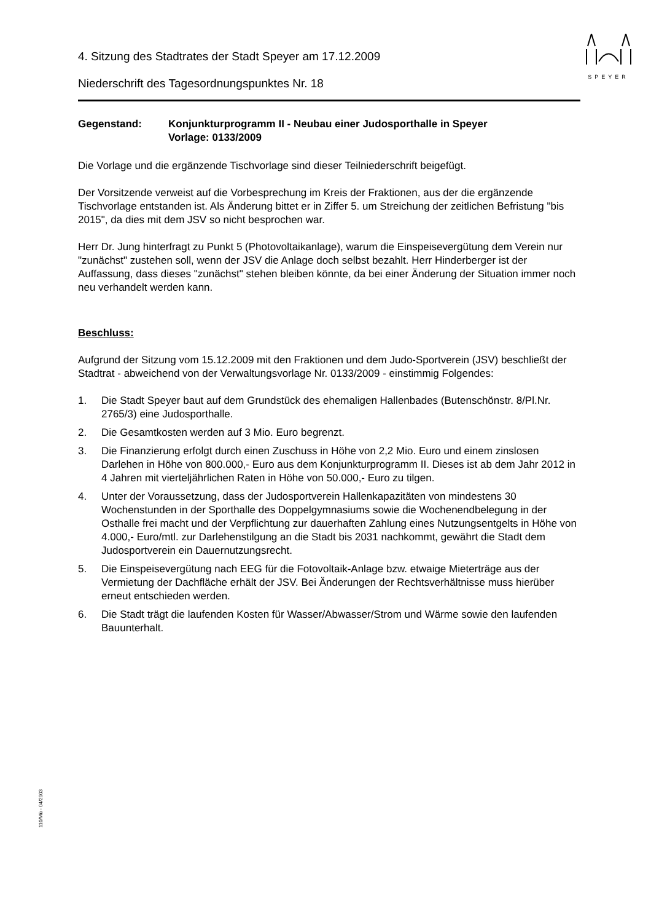SPEYER
4. Sitzung des Stadtrates der Stadt Speyer am 17.12.2009
Niederschrift des Tagesordnungspunktes Nr. 18
Gegenstand: Konjunkturprogramm II - Neubau einer Judosporthalle in Speyer
Vorlage: 0133/2009
Die Vorlage und die ergänzende Tischvorlage sind dieser Teilniederschrift beigefügt.
Der Vorsitzende verweist auf die Vorbesprechung im Kreis der Fraktionen, aus der die ergänzende Tischvorlage entstanden ist. Als Änderung bittet er in Ziffer 5. um Streichung der zeitlichen Befristung "bis 2015", da dies mit dem JSV so nicht besprochen war.
Herr Dr. Jung hinterfragt zu Punkt 5 (Photovoltaikanlage), warum die Einspeisevergütung dem Verein nur "zunächst" zustehen soll, wenn der JSV die Anlage doch selbst bezahlt. Herr Hinderberger ist der Auffassung, dass dieses "zunächst" stehen bleiben könnte, da bei einer Änderung der Situation immer noch neu verhandelt werden kann.
Beschluss:
Aufgrund der Sitzung vom 15.12.2009 mit den Fraktionen und dem Judo-Sportverein (JSV) beschließt der Stadtrat - abweichend von der Verwaltungsvorlage Nr. 0133/2009 - einstimmig Folgendes:
1. Die Stadt Speyer baut auf dem Grundstück des ehemaligen Hallenbades (Butenschönstr. 8/Pl.Nr. 2765/3) eine Judosporthalle.
2. Die Gesamtkosten werden auf 3 Mio. Euro begrenzt.
3. Die Finanzierung erfolgt durch einen Zuschuss in Höhe von 2,2 Mio. Euro und einem zinslosen Darlehen in Höhe von 800.000,- Euro aus dem Konjunkturprogramm II. Dieses ist ab dem Jahr 2012 in 4 Jahren mit vierteljährlichen Raten in Höhe von 50.000,- Euro zu tilgen.
4. Unter der Voraussetzung, dass der Judosportverein Hallenkapazitäten von mindestens 30 Wochenstunden in der Sporthalle des Doppelgymnasiums sowie die Wochenendbelegung in der Osthalle frei macht und der Verpflichtung zur dauerhaften Zahlung eines Nutzungsentgelts in Höhe von 4.000,- Euro/mtl. zur Darlehenstilgung an die Stadt bis 2031 nachkommt, gewährt die Stadt dem Judosportverein ein Dauernutzungsrecht.
5. Die Einspeisevergütung nach EEG für die Fotovoltaik-Anlage bzw. etwaige Mieterträge aus der Vermietung der Dachfläche erhält der JSV. Bei Änderungen der Rechtsverhältnisse muss hierüber erneut entschieden werden.
6. Die Stadt trägt die laufenden Kosten für Wasser/Abwasser/Strom und Wärme sowie den laufenden Bauunterhalt.
110/Mü - 04/2003